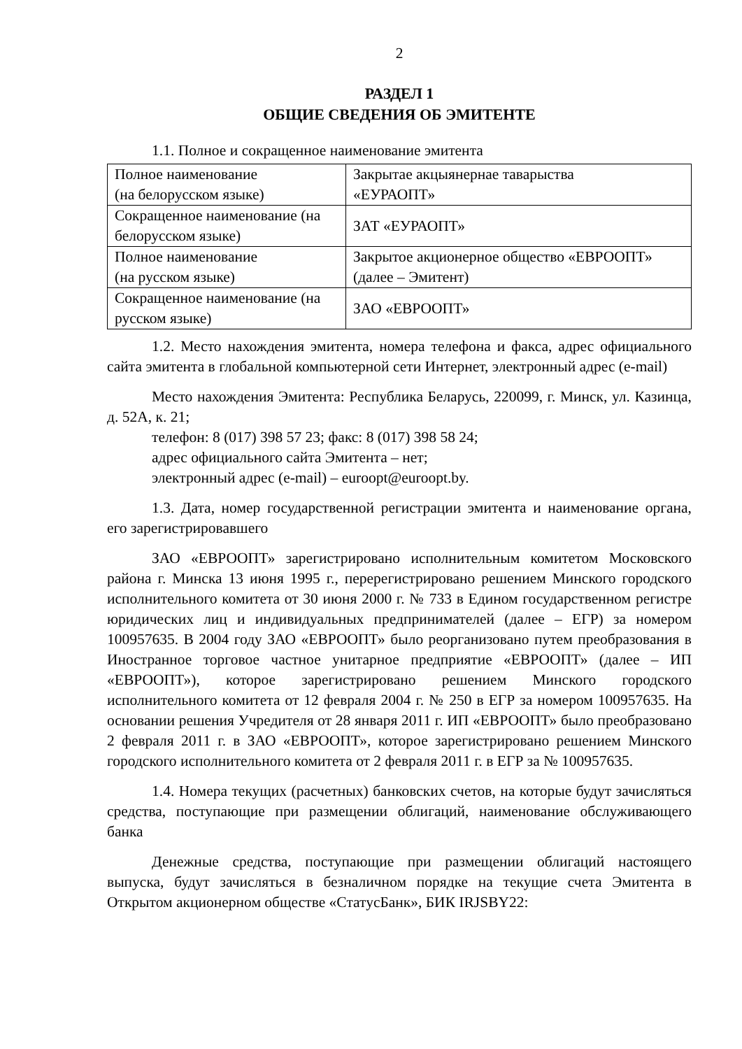2
РАЗДЕЛ 1
ОБЩИЕ СВЕДЕНИЯ ОБ ЭМИТЕНТЕ
1.1. Полное и сокращенное наименование эмитента
| Полное наименование (на белорусском языке) | Закрытае акцыянернае таварыства «ЕУРАОПТ» |
| Сокращенное наименование (на белорусском языке) | ЗАТ «ЕУРАОПТ» |
| Полное наименование (на русском языке) | Закрытое акционерное общество «ЕВРООПТ» (далее – Эмитент) |
| Сокращенное наименование (на русском языке) | ЗАО «ЕВРООПТ» |
1.2. Место нахождения эмитента, номера телефона и факса, адрес официального сайта эмитента в глобальной компьютерной сети Интернет, электронный адрес (e-mail)
Место нахождения Эмитента: Республика Беларусь, 220099, г. Минск, ул. Казинца, д. 52А, к. 21;
телефон: 8 (017) 398 57 23; факс: 8 (017) 398 58 24;
адрес официального сайта Эмитента – нет;
электронный адрес (e-mail) – euroopt@euroopt.by.
1.3. Дата, номер государственной регистрации эмитента и наименование органа, его зарегистрировавшего
ЗАО «ЕВРООПТ» зарегистрировано исполнительным комитетом Московского района г. Минска 13 июня 1995 г., перерегистрировано решением Минского городского исполнительного комитета от 30 июня 2000 г. № 733 в Едином государственном регистре юридических лиц и индивидуальных предпринимателей (далее – ЕГР) за номером 100957635. В 2004 году ЗАО «ЕВРООПТ» было реорганизовано путем преобразования в Иностранное торговое частное унитарное предприятие «ЕВРООПТ» (далее – ИП «ЕВРООПТ»), которое зарегистрировано решением Минского городского исполнительного комитета от 12 февраля 2004 г. № 250 в ЕГР за номером 100957635. На основании решения Учредителя от 28 января 2011 г. ИП «ЕВРООПТ» было преобразовано 2 февраля 2011 г. в ЗАО «ЕВРООПТ», которое зарегистрировано решением Минского городского исполнительного комитета от 2 февраля 2011 г. в ЕГР за № 100957635.
1.4. Номера текущих (расчетных) банковских счетов, на которые будут зачисляться средства, поступающие при размещении облигаций, наименование обслуживающего банка
Денежные средства, поступающие при размещении облигаций настоящего выпуска, будут зачисляться в безналичном порядке на текущие счета Эмитента в Открытом акционерном обществе «СтатусБанк», БИК IRJSBY22: